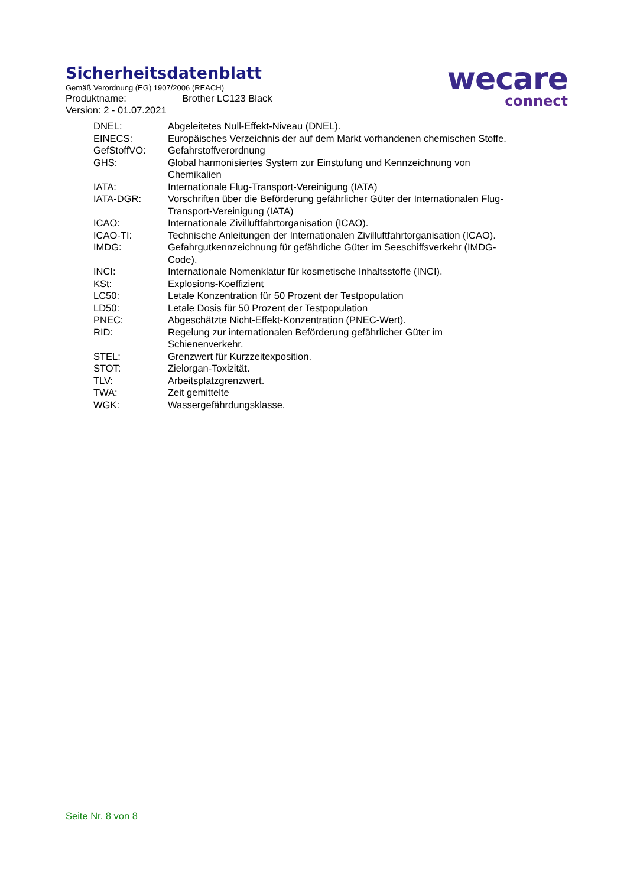Sicherheitsdatenblatt
Gemäß Verordnung (EG) 1907/2006 (REACH)
Produktname: Brother LC123 Black
Version: 2 - 01.07.2021
wecare
connect
| DNEL: | Abgeleitetes Null-Effekt-Niveau (DNEL). |
| EINECS: | Europäisches Verzeichnis der auf dem Markt vorhandenen chemischen Stoffe. |
| GefStoffVO: | Gefahrstoffverordnung |
| GHS: | Global harmonisiertes System zur Einstufung und Kennzeichnung von Chemikalien |
| IATA: | Internationale Flug-Transport-Vereinigung (IATA) |
| IATA-DGR: | Vorschriften über die Beförderung gefährlicher Güter der Internationalen Flug-Transport-Vereinigung (IATA) |
| ICAO: | Internationale Zivilluftfahrtorganisation (ICAO). |
| ICAO-TI: | Technische Anleitungen der Internationalen Zivilluftfahrtorganisation (ICAO). |
| IMDG: | Gefahrgutkennzeichnung für gefährliche Güter im Seeschiffsverkehr (IMDG-Code). |
| INCI: | Internationale Nomenklatur für kosmetische Inhaltsstoffe (INCI). |
| KSt: | Explosions-Koeffizient |
| LC50: | Letale Konzentration für 50 Prozent der Testpopulation |
| LD50: | Letale Dosis für 50 Prozent der Testpopulation |
| PNEC: | Abgeschätzte Nicht-Effekt-Konzentration (PNEC-Wert). |
| RID: | Regelung zur internationalen Beförderung gefährlicher Güter im Schienenverkehr. |
| STEL: | Grenzwert für Kurzzeitexposition. |
| STOT: | Zielorgan-Toxizität. |
| TLV: | Arbeitsplatzgrenzwert. |
| TWA: | Zeit gemittelte |
| WGK: | Wassergefährdungsklasse. |
Seite Nr. 8 von 8